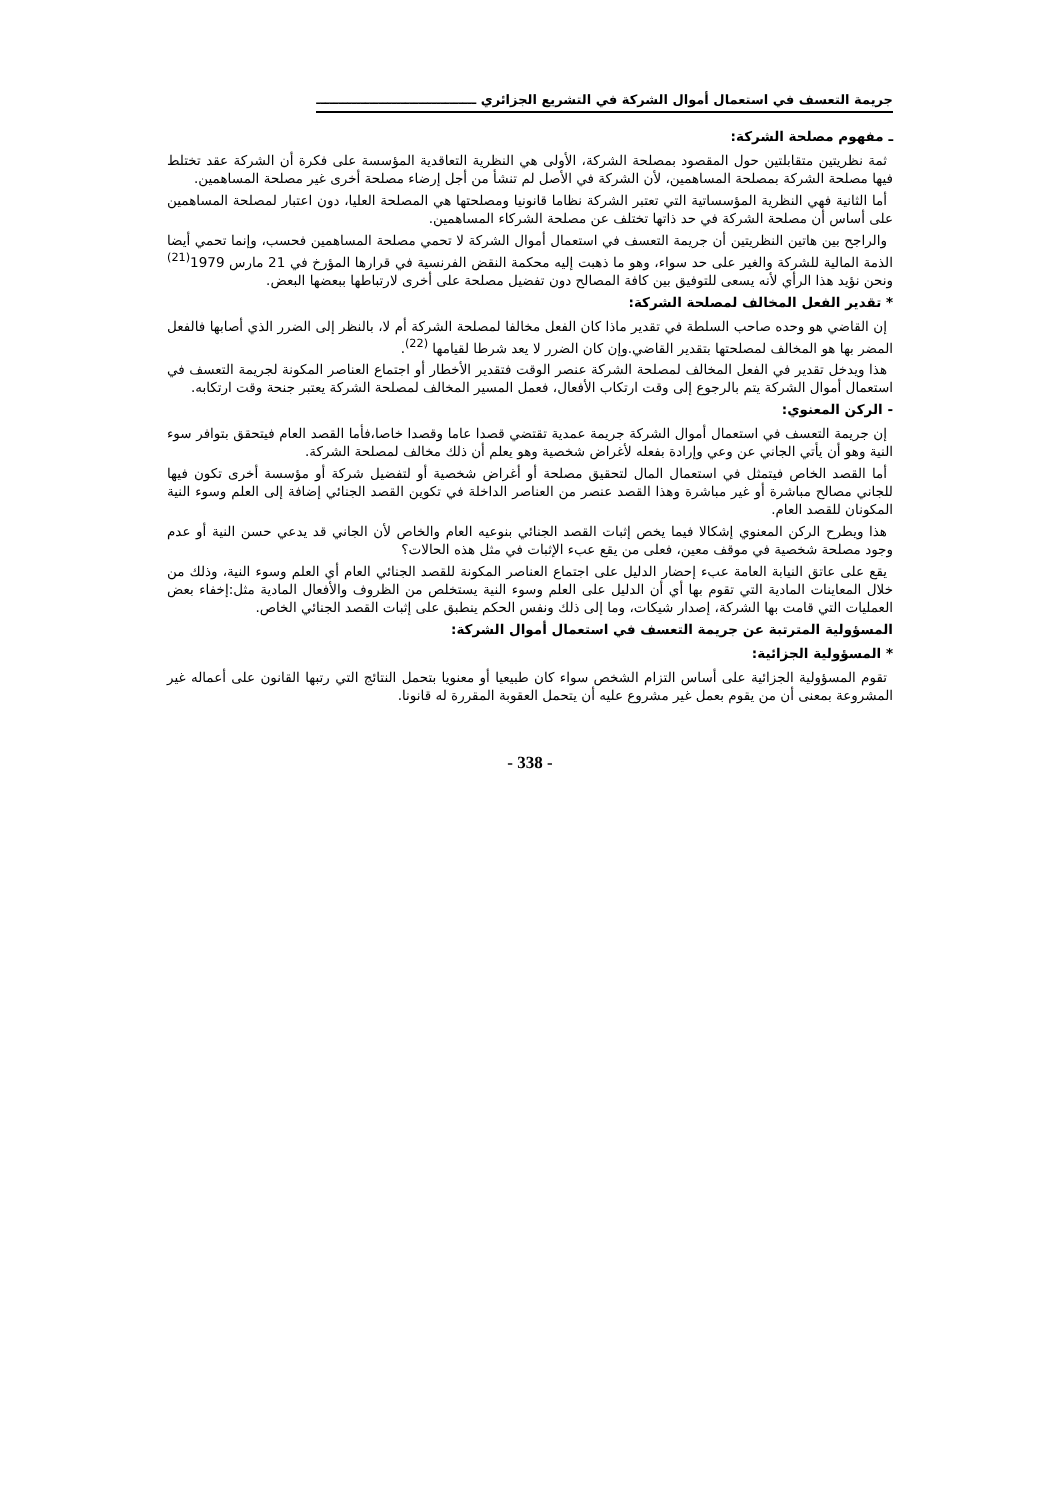جريمة التعسف في استعمال أموال الشركة في التشريع الجزائري ــــــــــــــــــــــــــــــــــــ
ـ مفهوم مصلحة الشركة:
ثمة نظريتين متقابلتين حول المقصود بمصلحة الشركة، الأولى هي النظرية التعاقدية المؤسسة على فكرة أن الشركة عقد تختلط فيها مصلحة الشركة بمصلحة المساهمين، لأن الشركة في الأصل لم تنشأ من أجل إرضاء مصلحة أخرى غير مصلحة المساهمين.
أما الثانية فهي النظرية المؤسساتية التي تعتبر الشركة نظاما قانونيا ومصلحتها هي المصلحة العليا، دون اعتبار لمصلحة المساهمين على أساس أن مصلحة الشركة في حد ذاتها تختلف عن مصلحة الشركاء المساهمين.
والراجح بين هاتين النظريتين أن جريمة التعسف في استعمال أموال الشركة لا تحمي مصلحة المساهمين فحسب، وإنما تحمي أيضا الذمة المالية للشركة والغير على حد سواء، وهو ما ذهبت إليه محكمة النقض الفرنسية في قرارها المؤرخ في 21 مارس 1979<sup>(21)</sup> ونحن نؤيد هذا الرأي لأنه يسعى للتوفيق بين كافة المصالح دون تفضيل مصلحة على أخرى لارتباطها ببعضها البعض.
* تقدير الفعل المخالف لمصلحة الشركة:
إن القاضي هو وحده صاحب السلطة في تقدير ماذا كان الفعل مخالفا لمصلحة الشركة أم لا، بالنظر إلى الضرر الذي أصابها فالفعل المضر بها هو المخالف لمصلحتها بتقدير القاضي.وإن كان الضرر لا يعد شرطا لقيامها <sup>(22)</sup>.
هذا ويدخل تقدير في الفعل المخالف لمصلحة الشركة عنصر الوقت فتقدير الأخطار أو اجتماع العناصر المكونة لجريمة التعسف في استعمال أموال الشركة يتم بالرجوع إلى وقت ارتكاب الأفعال، فعمل المسير المخالف لمصلحة الشركة يعتبر جنحة وقت ارتكابه.
- الركن المعنوي:
إن جريمة التعسف في استعمال أموال الشركة جريمة عمدية تقتضي قصدا عاما وقصدا خاصا،فأما القصد العام فيتحقق بتوافر سوء النية وهو أن يأتي الجاني عن وعي وإرادة بفعله لأغراض شخصية وهو يعلم أن ذلك مخالف لمصلحة الشركة.
أما القصد الخاص فيتمثل في استعمال المال لتحقيق مصلحة أو أغراض شخصية أو لتفضيل شركة أو مؤسسة أخرى تكون فيها للجاني مصالح مباشرة أو غير مباشرة وهذا القصد عنصر من العناصر الداخلة في تكوين القصد الجنائي إضافة إلى العلم وسوء النية المكونان للقصد العام.
هذا ويطرح الركن المعنوي إشكالا فيما يخص إثبات القصد الجنائي بنوعيه العام والخاص لأن الجاني قد يدعي حسن النية أو عدم وجود مصلحة شخصية في موقف معين، فعلى من يقع عبء الإثبات في مثل هذه الحالات؟
يقع على عاتق النيابة العامة عبء إحضار الدليل على اجتماع العناصر المكونة للقصد الجنائي العام أي العلم وسوء النية، وذلك من خلال المعاينات المادية التي تقوم بها أي أن الدليل على العلم وسوء النية يستخلص من الظروف والأفعال المادية مثل:إخفاء بعض العمليات التي قامت بها الشركة، إصدار شيكات، وما إلى ذلك ونفس الحكم ينطبق على إثبات القصد الجنائي الخاص.
المسؤولية المترتبة عن جريمة التعسف في استعمال أموال الشركة:
* المسؤولية الجزائية:
تقوم المسؤولية الجزائية على أساس التزام الشخص سواء كان طبيعيا أو معنويا بتحمل النتائج التي رتبها القانون على أعماله غير المشروعة بمعنى أن من يقوم بعمل غير مشروع عليه أن يتحمل العقوبة المقررة له قانونا.
- 338 -